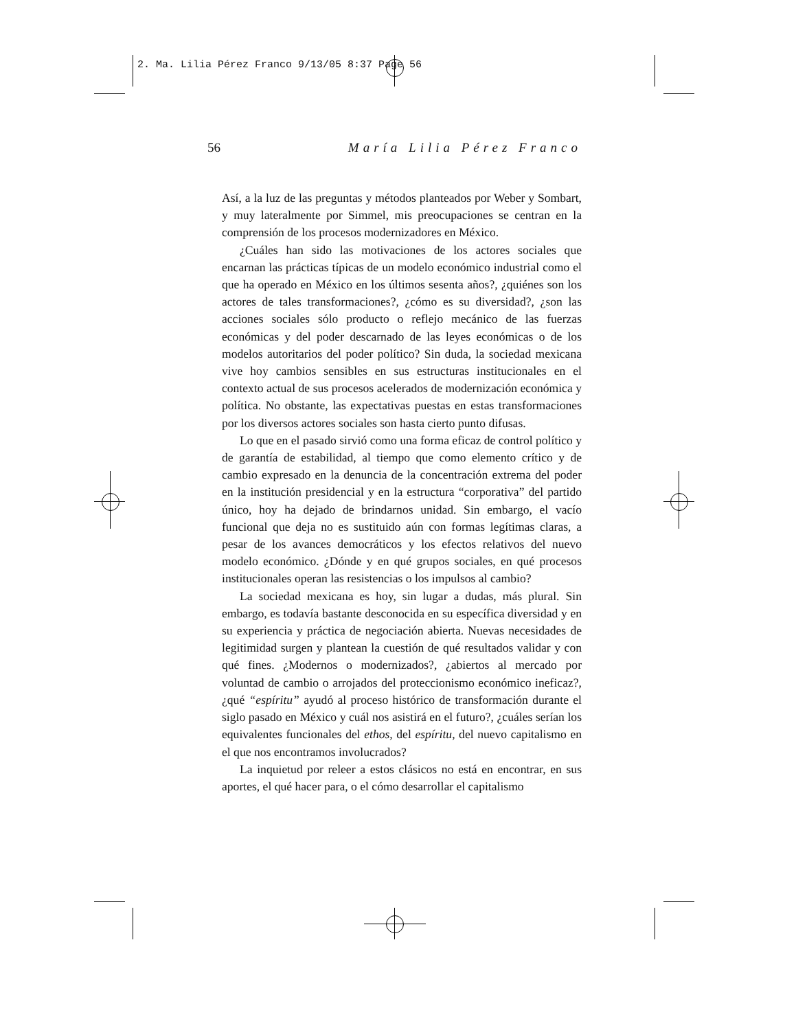2. Ma. Lilia Pérez Franco 9/13/05 8:37 Page 56
56 María Lilia Pérez Franco
Así, a la luz de las preguntas y métodos planteados por Weber y Sombart, y muy lateralmente por Simmel, mis preocupaciones se centran en la comprensión de los procesos modernizadores en México.
¿Cuáles han sido las motivaciones de los actores sociales que encarnan las prácticas típicas de un modelo económico industrial como el que ha operado en México en los últimos sesenta años?, ¿quiénes son los actores de tales transformaciones?, ¿cómo es su diversidad?, ¿son las acciones sociales sólo producto o reflejo mecánico de las fuerzas económicas y del poder descarnado de las leyes económicas o de los modelos autoritarios del poder político? Sin duda, la sociedad mexicana vive hoy cambios sensibles en sus estructuras institucionales en el contexto actual de sus procesos acelerados de modernización económica y política. No obstante, las expectativas puestas en estas transformaciones por los diversos actores sociales son hasta cierto punto difusas.
Lo que en el pasado sirvió como una forma eficaz de control político y de garantía de estabilidad, al tiempo que como elemento crítico y de cambio expresado en la denuncia de la concentración extrema del poder en la institución presidencial y en la estructura “corporativa” del partido único, hoy ha dejado de brindarnos unidad. Sin embargo, el vacío funcional que deja no es sustituido aún con formas legítimas claras, a pesar de los avances democráticos y los efectos relativos del nuevo modelo económico. ¿Dónde y en qué grupos sociales, en qué procesos institucionales operan las resistencias o los impulsos al cambio?
La sociedad mexicana es hoy, sin lugar a dudas, más plural. Sin embargo, es todavía bastante desconocida en su específica diversidad y en su experiencia y práctica de negociación abierta. Nuevas necesidades de legitimidad surgen y plantean la cuestión de qué resultados validar y con qué fines. ¿Modernos o modernizados?, ¿abiertos al mercado por voluntad de cambio o arrojados del proteccionismo económico ineficaz?, ¿qué “espíritu” ayudó al proceso histórico de transformación durante el siglo pasado en México y cuál nos asistirá en el futuro?, ¿cuáles serían los equivalentes funcionales del ethos, del espíritu, del nuevo capitalismo en el que nos encontramos involucrados?
La inquietud por releer a estos clásicos no está en encontrar, en sus aportes, el qué hacer para, o el cómo desarrollar el capitalismo